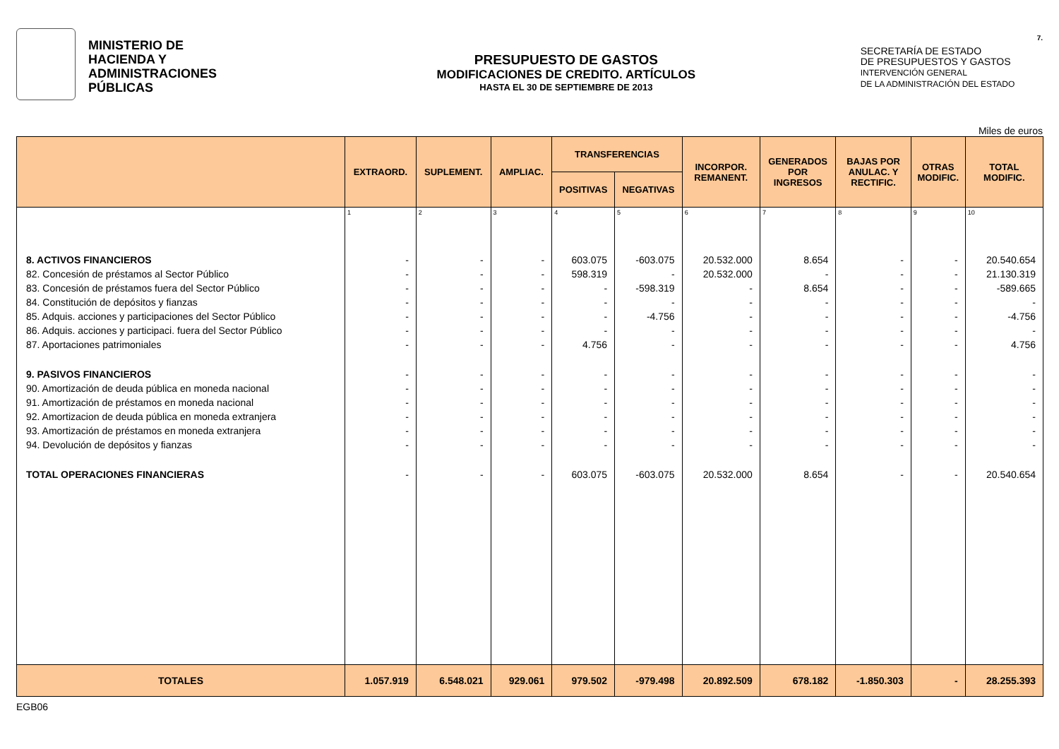MINISTERIO DE
HACIENDA Y
ADMINISTRACIONES
PÚBLICAS
PRESUPUESTO DE GASTOS
MODIFICACIONES DE CREDITO. ARTÍCULOS
HASTA EL 30 DE SEPTIEMBRE DE 2013
SECRETARÍA DE ESTADO
DE PRESUPUESTOS Y GASTOS
INTERVENCIÓN GENERAL
DE LA ADMINISTRACIÓN DEL ESTADO
7.
Miles de euros
| | EXTRAORD. | SUPLEMENT. | AMPLIAC. | TRANSFERENCIAS | | INCORPOR. REMANENT. | GENERADOS POR INGRESOS | BAJAS POR ANULAC. Y RECTIFIC. | OTRAS MODIFIC. | TOTAL MODIFIC. |
| --- | --- | --- | --- | --- | --- | --- | --- | --- | --- | --- |
| | | | | POSITIVAS | NEGATIVAS | | | | | |
| | 1 | 2 | 3 | 4 | 5 | 6 | 7 | 8 | 9 | 10 |
| 8. ACTIVOS FINANCIEROS | - | - | - | 603.075 | -603.075 | 20.532.000 | 8.654 | - | - | 20.540.654 |
| 82. Concesión de préstamos al Sector Público | - | - | - | 598.319 | - | 20.532.000 | - | - | - | 21.130.319 |
| 83. Concesión de préstamos fuera del Sector Público | - | - | - | - | -598.319 | - | 8.654 | - | - | -589.665 |
| 84. Constitución de depósitos y fianzas | - | - | - | - | - | - | - | - | - | - |
| 85. Adquis. acciones y participaciones del Sector Público | - | - | - | - | -4.756 | - | - | - | - | -4.756 |
| 86. Adquis. acciones y participaci. fuera del Sector Público | - | - | - | - | - | - | - | - | - | - |
| 87. Aportaciones patrimoniales | - | - | - | 4.756 | - | - | - | - | - | 4.756 |
| 9. PASIVOS FINANCIEROS | - | - | - | - | - | - | - | - | - | - |
| 90. Amortización de deuda pública en moneda nacional | - | - | - | - | - | - | - | - | - | - |
| 91. Amortización de préstamos en moneda nacional | - | - | - | - | - | - | - | - | - | - |
| 92. Amortizacion de deuda pública en moneda extranjera | - | - | - | - | - | - | - | - | - | - |
| 93. Amortización de préstamos en moneda extranjera | - | - | - | - | - | - | - | - | - | - |
| 94. Devolución de depósitos y fianzas | - | - | - | - | - | - | - | - | - | - |
| TOTAL OPERACIONES FINANCIERAS | - | - | - | 603.075 | -603.075 | 20.532.000 | 8.654 | - | - | 20.540.654 |
| TOTALES | 1.057.919 | 6.548.021 | 929.061 | 979.502 | -979.498 | 20.892.509 | 678.182 | -1.850.303 | - | 28.255.393 |
EGB06